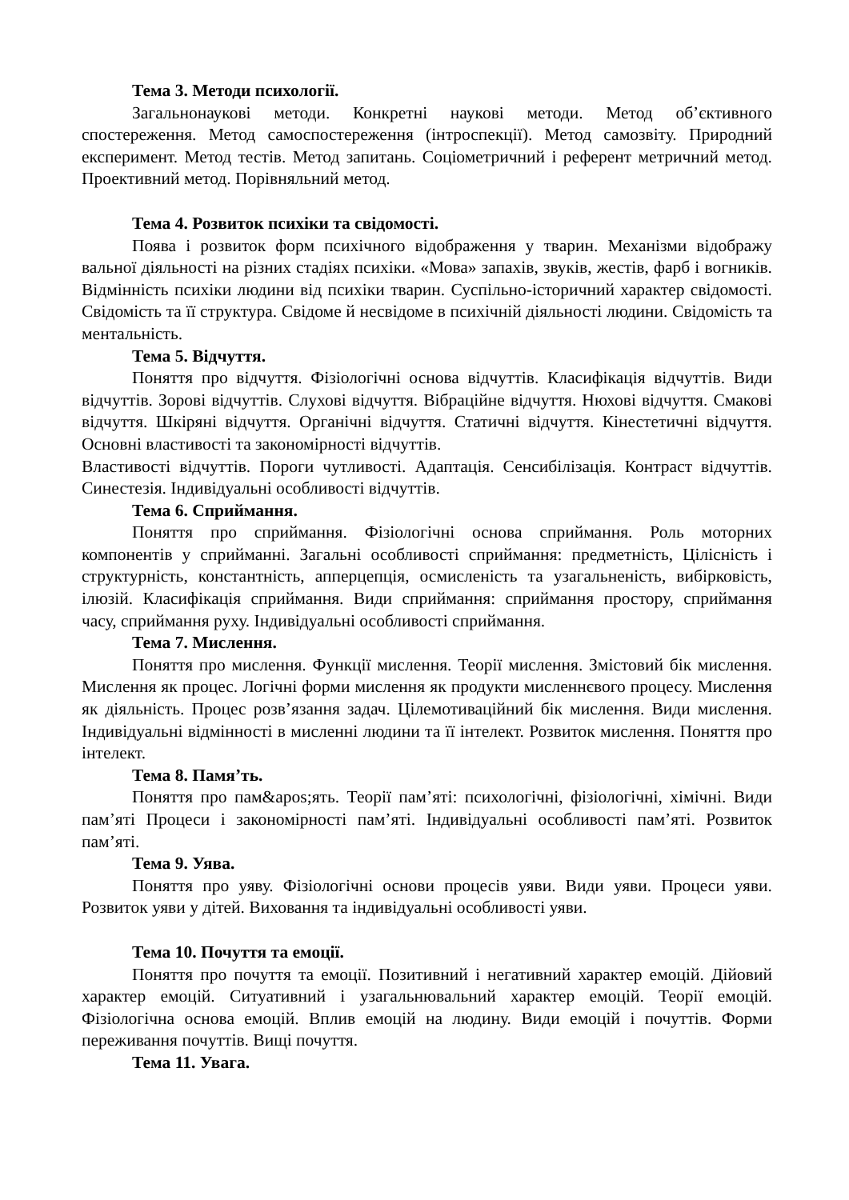Тема 3. Методи психології.
Загальнонаукові методи. Конкретні наукові методи. Метод об’єктивного спостереження. Метод самоспостереження (інтроспекції). Метод самозвіту. Природний експеримент. Метод тестів. Метод запитань. Соціометричний і референт метричний метод. Проективний метод. Порівняльний метод.
Тема 4. Розвиток психіки та свідомості.
Поява і розвиток форм психічного відображення у тварин. Механізми відображу вальної діяльності на різних стадіях психіки. «Мова» запахів, звуків, жестів, фарб і вогників. Відмінність психіки людини від психіки тварин. Суспільно-історичний характер свідомості. Свідомість та її структура. Свідоме й несвідоме в психічній діяльності людини. Свідомість та ментальність.
Тема 5. Відчуття.
Поняття про відчуття. Фізіологічні основа відчуттів. Класифікація відчуттів. Види відчуттів. Зорові відчуттів. Слухові відчуття. Вібраційне відчуття. Нюхові відчуття. Смакові відчуття. Шкіряні відчуття. Органічні відчуття. Статичні відчуття. Кінестетичні відчуття. Основні властивості та закономірності відчуттів.
Властивості відчуттів. Пороги чутливості. Адаптація. Сенсибілізація. Контраст відчуттів. Синестезія. Індивідуальні особливості відчуттів.
Тема 6. Сприймання.
Поняття про сприймання. Фізіологічні основа сприймання. Роль моторних компонентів у сприйманні. Загальні особливості сприймання: предметність, Цілісність і структурність, константність, апперцепція, осмисленість та узагальненість, вибірковість, ілюзій. Класифікація сприймання. Види сприймання: сприймання простору, сприймання часу, сприймання руху. Індивідуальні особливості сприймання.
Тема 7. Мислення.
Поняття про мислення. Функції мислення. Теорії мислення. Змістовий бік мислення. Мислення як процес. Логічні форми мислення як продукти мисленнєвого процесу. Мислення як діяльність. Процес розв’язання задач. Цілемотиваційний бік мислення. Види мислення. Індивідуальні відмінності в мисленні людини та її інтелект. Розвиток мислення. Поняття про інтелект.
Тема 8. Памя’ть.
Поняття про пам&apos;ять. Теорії пам’яті: психологічні, фізіологічні, хімічні. Види пам’яті Процеси і закономірності пам’яті. Індивідуальні особливості пам’яті. Розвиток пам’яті.
Тема 9. Уява.
Поняття про уяву. Фізіологічні основи процесів уяви. Види уяви. Процеси уяви. Розвиток уяви у дітей. Виховання та індивідуальні особливості уяви.
Тема 10. Почуття та емоції.
Поняття про почуття та емоції. Позитивний і негативний характер емоцій. Дійовий характер емоцій. Ситуативний і узагальнювальний характер емоцій. Теорії емоцій. Фізіологічна основа емоцій. Вплив емоцій на людину. Види емоцій і почуттів. Форми переживання почуттів. Вищі почуття.
Тема 11. Увага.